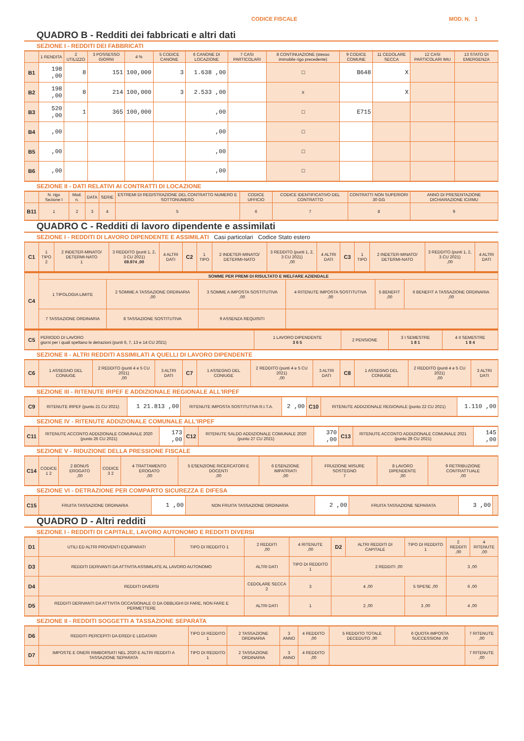CODICE FISCALE MOD. N. 1
QUADRO B - Redditi dei fabbricati e altri dati
SEZIONE I - REDDITI DEI FABBRICATI
| | 1 RENDITA | 2 UTILIZZO | 3 POSSESSO GIORNI | 4 % | 5 CODICE CANONE | 6 CANONE DI LOCAZIONE | 7 CASI PARTICOLARI | 8 CONTINUAZIONE (stesso immobile rigo precedente) | 9 CODICE COMUNE | 11 CEDOLARE SECCA | 12 CASI PARTICOLARI IMU | 13 STATO DI EMERGENZA |
| --- | --- | --- | --- | --- | --- | --- | --- | --- | --- | --- | --- | --- |
| B1 | 198 ,00 | 8 | 151 | 100,000 | 3 | 1.638 ,00 | | ☐ | B648 | X | | |
| B2 | 198 ,00 | 8 | 214 | 100,000 | 3 | 2.533 ,00 | | X | | X | | |
| B3 | 520 ,00 | 1 | 365 | 100,000 | | ,00 | | ☐ | E715 | | | |
| B4 | ,00 | | | | | ,00 | | ☐ | | | | |
| B5 | ,00 | | | | | ,00 | | ☐ | | | | |
| B6 | ,00 | | | | | ,00 | | ☐ | | | | |
SEZIONE II - DATI RELATIVI AI CONTRATTI DI LOCAZIONE
| | N. rigo Sezione I | Mod. n. | DATA | SERIE | ESTREMI DI REGISTRAZIONE DEL CONTRATTO NUMERO E SOTTONUMERO | CODICE UFFICIO | CODICE IDENTIFICATIVO DEL CONTRATTO | CONTRATTI NON SUPERIORI 30 GG | ANNO DI PRESENTAZIONE DICHIARAZIONE ICI/IMU |
| --- | --- | --- | --- | --- | --- | --- | --- | --- | --- |
| B11 | 1 | 2 | 3 | 4 | 5 | 6 | 7 | 8 | 9 |
QUADRO C - Redditi di lavoro dipendente e assimilati
SEZIONE I - REDDITI DI LAVORO DIPENDENTE E ASSIMILATI Casi particolari Codice Stato estero
| C1 | 1 TIPO 2 | 2 INDETER-MINATO/ DETERMI-NATO 1 | 3 REDDITO (punti 1, 2, 3 CU 2021) 69.974 ,00 | 4 ALTRI DATI | C2 | 1 TIPO | 2 INDETER-MINATO/ DETERMI-NATO | 3 REDDITO (punti 1, 2, 3 CU 2021) ,00 | 4 ALTRI DATI | C3 | 1 TIPO | 2 INDETER-MINATO/ DETERMI-NATO | 3 REDDITO (punti 1, 2, 3 CU 2021) ,00 | 4 ALTRI DATI |
| C4 | SOMME PER PREMI DI RISULTATO E WELFARE AZIENDALE | | | | | |
| | 1 TIPOLOGIA LIMITE | 2 SOMME A TASSAZIONE ORDINARIA ,00 | 3 SOMME A IMPOSTA SOSTITUTIVA ,00 | 4 RITENUTE IMPOSTA SOSTITUTIVA ,00 | 5 BENEFIT ,00 | 6 BENEFIT A TASSAZIONE ORDINARIA ,00 |
| | 7 TASSAZIONE ORDINARIA | 8 TASSAZIONE SOSTITUTIVA | 9 ASSENZA REQUISITI | | | |
| C5 | PERIODO DI LAVORO giorni per i quali spettano le detrazioni (punti 6, 7, 13 e 14 CU 2021) | 1 LAVORO DIPENDENTE 3 6 5 | 2 PENSIONE | 3 I SEMESTRE 1 8 1 | 4 II SEMESTRE 1 8 4 |
SEZIONE II - ALTRI REDDITI ASSIMILATI A QUELLI DI LAVORO DIPENDENTE
| C6 | 1 ASSEGNO DEL CONIUGE | 2 REDDITO (punti 4 e 5 CU 2021) ,00 | 3 ALTRI DATI | C7 | 1 ASSEGNO DEL CONIUGE | 2 REDDITO (punti 4 e 5 CU 2021) ,00 | 3 ALTRI DATI | C8 | 1 ASSEGNO DEL CONIUGE | 2 REDDITO (punti 4 e 5 CU 2021) ,00 | 3 ALTRI DATI |
SEZIONE III - RITENUTE IRPEF E ADDIZIONALE REGIONALE ALL'IRPEF
| C9 | RITENUTE IRPEF (punto 21 CU 2021) | 1 21.813 ,00 | RITENUTE IMPOSTA SOSTITUTIVA R.I.T.A. | 2 ,00 | C10 | RITENUTE ADDIZIONALE REGIONALE (punto 22 CU 2021) | 1.110 ,00 |
SEZIONE IV - RITENUTE ADDIZIONALE COMUNALE ALL'IRPEF
| C11 | RITENUTE ACCONTO ADDIZIONALE COMUNALE 2020 (punto 26 CU 2021) | 173 ,00 | C12 | RITENUTE SALDO ADDIZIONALE COMUNALE 2020 (punto 27 CU 2021) | 370 ,00 | C13 | RITENUTE ACCONTO ADDIZIONALE COMUNALE 2021 (punto 29 CU 2021) | 145 ,00 |
SEZIONE V - RIDUZIONE DELLA PRESSIONE FISCALE
| C14 | CODICE 1 2 | 2 BONUS EROGATO ,00 | CODICE 3 2 | 4 TRATTAMENTO EROGATO ,00 | 5 ESENZIONE RICERCATORI E DOCENTI ,00 | 6 ESENZIONE IMPATRIATI ,00 | FRUIZIONE MISURE SOSTEGNO 7 | 8 LAVORO DIPENDENTE ,00 | 9 RETRIBUZIONE CONTRATTUALE ,00 |
SEZIONE VI - DETRAZIONE PER COMPARTO SICUREZZA E DIFESA
| C15 | FRUITA TASSAZIONE ORDINARIA | 1 ,00 | NON FRUITA TASSAZIONE ORDINARIA | 2 ,00 | FRUITA TASSAZIONE SEPARATA | 3 ,00 | |
QUADRO D - Altri redditi
SEZIONE I - REDDITI DI CAPITALE, LAVORO AUTONOMO E REDDITI DIVERSI
| D1 | UTILI ED ALTRI PROVENTI EQUIPARATI | TIPO DI REDDITO 1 | 2 REDDITI ,00 | 4 RITENUTE ,00 | D2 | ALTRI REDDITI DI CAPITALE | TIPO DI REDDITO 1 | 2 REDDITI ,00 | 4 RITENUTE ,00 |
| D3 | REDDITI DERIVANTI DA ATTIVITA ASSIMILATE AL LAVORO AUTONOMO | | ALTRI DATI | TIPO DI REDDITO 1 | 2 REDDITI ,00 | | | 3 ,00 | |
| D4 | REDDITI DIVERSI | | CEDOLARE SECCA 2 | 3 | 4 ,00 | | 5 SPESE ,00 | 6 ,00 | |
| D5 | REDDITI DERIVANTI DA ATTIVITA OCCASIONALE O DA OBBLIGHI DI FARE, NON FARE E PERMETTERE | | ALTRI DATI | 1 | 2 ,00 | | 3 ,00 | 4 ,00 | |
SEZIONE II - REDDITI SOGGETTI A TASSAZIONE SEPARATA
| D6 | REDDITI PERCEPITI DA EREDI E LEGATARI | TIPO DI REDDITO 1 | 2 TASSAZIONE ORDINARIA | 3 ANNO | 4 REDDITO ,00 | 5 REDDITO TOTALE DECEDUTO ,00 | 6 QUOTA IMPOSTA SUCCESSIONI ,00 | 7 RITENUTE ,00 |
| D7 | IMPOSTE E ONERI RIMBORSATI NEL 2020 E ALTRI REDDITI A TASSAZIONE SEPARATA | TIPO DI REDDITO 1 | 2 TASSAZIONE ORDINARIA | 3 ANNO | 4 REDDITO ,00 | | | 7 RITENUTE ,00 |